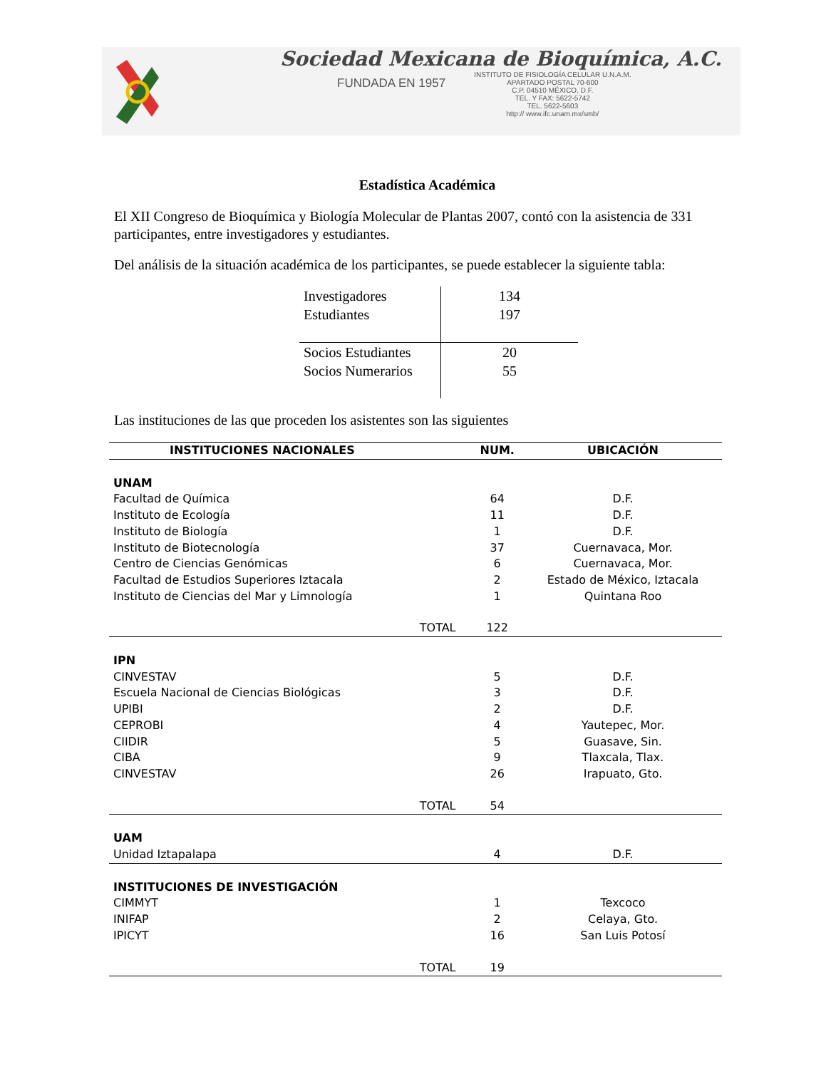Sociedad Mexicana de Bioquímica, A.C.
FUNDADA EN 1957
INSTITUTO DE FISIOLOGÍA CELULAR U.N.A.M.
APARTADO POSTAL 70-600
C.P. 04510 MÉXICO, D.F.
TEL. Y FAX: 5622-5742
TEL. 5622-5603
http:// www.ifc.unam.mx/smb/
Estadística Académica
El XII Congreso de Bioquímica y Biología Molecular de Plantas 2007, contó con la asistencia de 331 participantes, entre investigadores y estudiantes.
Del análisis de la situación académica de los participantes, se puede establecer la siguiente tabla:
| Investigadores | 134 |
| Estudiantes | 197 |
| Socios Estudiantes | 20 |
| Socios Numerarios | 55 |
Las instituciones de las que proceden los asistentes son las siguientes
| INSTITUCIONES NACIONALES | | NUM. | UBICACIÓN |
| --- | --- | --- | --- |
| UNAM | | | |
| Facultad de Química | | 64 | D.F. |
| Instituto de Ecología | | 11 | D.F. |
| Instituto de Biología | | 1 | D.F. |
| Instituto de Biotecnología | | 37 | Cuernavaca, Mor. |
| Centro de Ciencias Genómicas | | 6 | Cuernavaca, Mor. |
| Facultad de Estudios Superiores Iztacala | | 2 | Estado de México, Iztacala |
| Instituto de Ciencias del Mar y Limnología | | 1 | Quintana Roo |
| | TOTAL | 122 | |
| IPN | | | |
| CINVESTAV | | 5 | D.F. |
| Escuela Nacional de Ciencias Biológicas | | 3 | D.F. |
| UPIBI | | 2 | D.F. |
| CEPROBI | | 4 | Yautepec, Mor. |
| CIIDIR | | 5 | Guasave, Sin. |
| CIBA | | 9 | Tlaxcala, Tlax. |
| CINVESTAV | | 26 | Irapuato, Gto. |
| | TOTAL | 54 | |
| UAM | | | |
| Unidad Iztapalapa | | 4 | D.F. |
| INSTITUCIONES DE INVESTIGACIÓN | | | |
| CIMMYT | | 1 | Texcoco |
| INIFAP | | 2 | Celaya, Gto. |
| IPICYT | | 16 | San Luis Potosí |
| | TOTAL | 19 | |